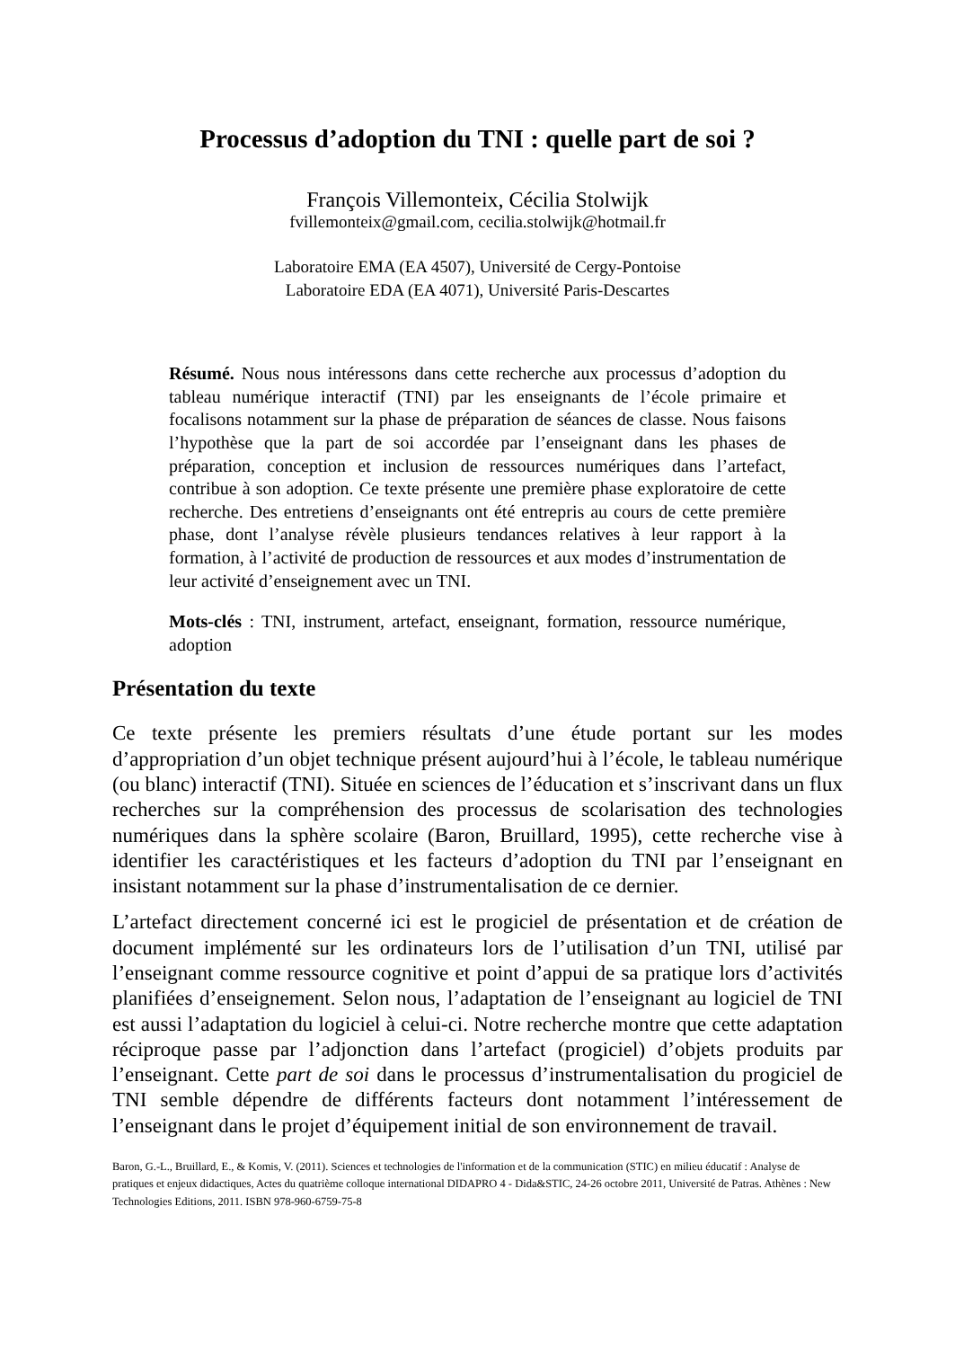Processus d’adoption du TNI : quelle part de soi ?
François Villemonteix, Cécilia Stolwijk
fvillemonteix@gmail.com, cecilia.stolwijk@hotmail.fr
Laboratoire EMA (EA 4507), Université de Cergy-Pontoise
Laboratoire EDA (EA 4071), Université Paris-Descartes
Résumé. Nous nous intéressons dans cette recherche aux processus d’adoption du tableau numérique interactif (TNI) par les enseignants de l’école primaire et focalisons notamment sur la phase de préparation de séances de classe. Nous faisons l’hypothèse que la part de soi accordée par l’enseignant dans les phases de préparation, conception et inclusion de ressources numériques dans l’artefact, contribue à son adoption. Ce texte présente une première phase exploratoire de cette recherche. Des entretiens d’enseignants ont été entrepris au cours de cette première phase, dont l’analyse révèle plusieurs tendances relatives à leur rapport à la formation, à l’activité de production de ressources et aux modes d’instrumentation de leur activité d’enseignement avec un TNI.
Mots-clés : TNI, instrument, artefact, enseignant, formation, ressource numérique, adoption
Présentation du texte
Ce texte présente les premiers résultats d’une étude portant sur les modes d’appropriation d’un objet technique présent aujourd’hui à l’école, le tableau numérique (ou blanc) interactif (TNI). Située en sciences de l’éducation et s’inscrivant dans un flux recherches sur la compréhension des processus de scolarisation des technologies numériques dans la sphère scolaire (Baron, Bruillard, 1995), cette recherche vise à identifier les caractéristiques et les facteurs d’adoption du TNI par l’enseignant en insistant notamment sur la phase d’instrumentalisation de ce dernier.
L’artefact directement concerné ici est le progiciel de présentation et de création de document implémenté sur les ordinateurs lors de l’utilisation d’un TNI, utilisé par l’enseignant comme ressource cognitive et point d’appui de sa pratique lors d’activités planifiées d’enseignement. Selon nous, l’adaptation de l’enseignant au logiciel de TNI est aussi l’adaptation du logiciel à celui-ci. Notre recherche montre que cette adaptation réciproque passe par l’adjonction dans l’artefact (progiciel) d’objets produits par l’enseignant. Cette part de soi dans le processus d’instrumentalisation du progiciel de TNI semble dépendre de différents facteurs dont notamment l’intéressement de l’enseignant dans le projet d’équipement initial de son environnement de travail.
Baron, G.-L., Bruillard, E., & Komis, V. (2011). Sciences et technologies de l'information et de la communication (STIC) en milieu éducatif : Analyse de pratiques et enjeux didactiques, Actes du quatrième colloque international DIDAPRO 4 - Dida&STIC, 24-26 octobre 2011, Université de Patras. Athènes : New Technologies Editions, 2011. ISBN 978-960-6759-75-8